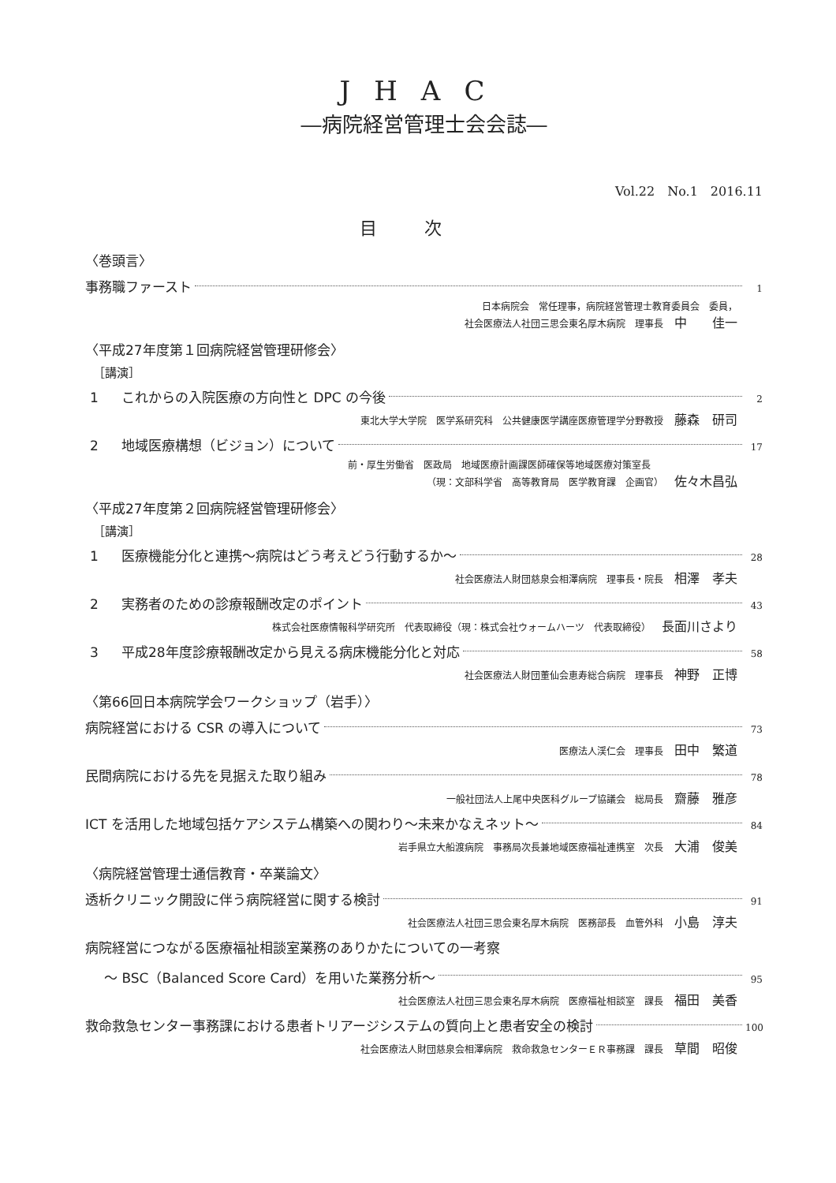JHAC
―病院経営管理士会会誌―
Vol.22　No.1　2016.11
目次
〈巻頭言〉
事務職ファースト 1
日本病院会　常任理事，病院経営管理士教育委員会　委員，
社会医療法人社団三思会東名厚木病院　理事長 中　　佳一
〈平成27年度第１回病院経営管理研修会〉
［講演］
1 これからの入院医療の方向性と DPC の今後 2
東北大学大学院　医学系研究科　公共健康医学講座医療管理学分野教授 藤森　研司
2 地域医療構想（ビジョン）について 17
前・厚生労働省　医政局　地域医療計画課医師確保等地域医療対策室長
（現：文部科学省　高等教育局　医学教育課　企画官） 佐々木昌弘
〈平成27年度第２回病院経営管理研修会〉
［講演］
1 医療機能分化と連携～病院はどう考えどう行動するか～ 28
社会医療法人財団慈泉会相澤病院　理事長・院長 相澤　孝夫
2 実務者のための診療報酬改定のポイント 43
株式会社医療情報科学研究所　代表取締役（現：株式会社ウォームハーツ　代表取締役） 長面川さより
3 平成28年度診療報酬改定から見える病床機能分化と対応 58
社会医療法人財団董仙会恵寿総合病院　理事長 神野　正博
〈第66回日本病院学会ワークショップ（岩手）〉
病院経営における CSR の導入について 73
医療法人渓仁会　理事長 田中　繁道
民間病院における先を見据えた取り組み 78
一般社団法人上尾中央医科グループ協議会　総局長 齋藤　雅彦
ICT を活用した地域包括ケアシステム構築への関わり～未来かなえネット～ 84
岩手県立大船渡病院　事務局次長兼地域医療福祉連携室　次長 大浦　俊美
〈病院経営管理士通信教育・卒業論文〉
透析クリニック開設に伴う病院経営に関する検討 91
社会医療法人社団三思会東名厚木病院　医務部長　血管外科 小島　淳夫
病院経営につながる医療福祉相談室業務のありかたについての一考察
～ BSC（Balanced Score Card）を用いた業務分析～ 95
社会医療法人社団三思会東名厚木病院　医療福祉相談室　課長 福田　美香
救命救急センター事務課における患者トリアージシステムの質向上と患者安全の検討 100
社会医療法人財団慈泉会相澤病院　救命救急センターＥＲ事務課　課長 草間　昭俊